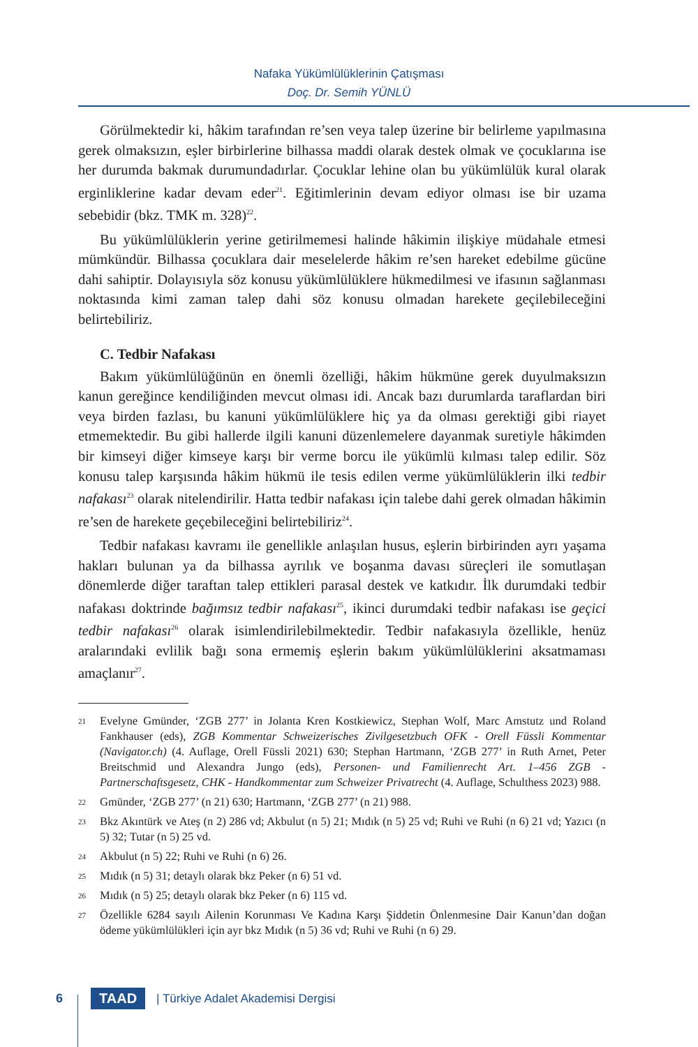Nafaka Yükümlülüklerinin Çatışması
Doç. Dr. Semih YÜNLÜ
Görülmektedir ki, hâkim tarafından re’sen veya talep üzerine bir belirleme yapılmasına gerek olmaksızın, eşler birbirlerine bilhassa maddi olarak destek olmak ve çocuklarına ise her durumda bakmak durumundadırlar. Çocuklar lehine olan bu yükümlülük kural olarak erginliklerine kadar devam eder<sup>21</sup>. Eğitimlerinin devam ediyor olması ise bir uzama sebebidir (bkz. TMK m. 328)<sup>22</sup>.
Bu yükümlülüklerin yerine getirilmemesi halinde hâkimin ilişkiye müdahale etmesi mümkündür. Bilhassa çocuklara dair meselelerde hâkim re’sen hareket edebilme gücüne dahi sahiptir. Dolayısıyla söz konusu yükümlülüklere hükmedilmesi ve ifasının sağlanması noktasında kimi zaman talep dahi söz konusu olmadan harekete geçilebileceğini belirtebiliriz.
C. Tedbir Nafakası
Bakım yükümlülüğünün en önemli özelliği, hâkim hükmüne gerek duyulmaksızın kanun gereğince kendiliğinden mevcut olması idi. Ancak bazı durumlarda taraflardan biri veya birden fazlası, bu kanuni yükümlülüklere hiç ya da olması gerektiği gibi riayet etmemektedir. Bu gibi hallerde ilgili kanuni düzenlemelere dayanmak suretiyle hâkimden bir kimseyi diğer kimseye karşı bir verme borcu ile yükümlü kılması talep edilir. Söz konusu talep karşısında hâkim hükmü ile tesis edilen verme yükümlülüklerin ilki tedbir nafakası<sup>23</sup> olarak nitelendirilir. Hatta tedbir nafakası için talebe dahi gerek olmadan hâkimin re’sen de harekete geçebileceğini belirtebiliriz<sup>24</sup>.
Tedbir nafakası kavramı ile genellikle anlaşılan husus, eşlerin birbirinden ayrı yaşama hakları bulunan ya da bilhassa ayrılık ve boşanma davası süreçleri ile somutlaşan dönemlerde diğer taraftan talep ettikleri parasal destek ve katkıdır. İlk durumdaki tedbir nafakası doktrinde bağımsız tedbir nafakası<sup>25</sup>, ikinci durumdaki tedbir nafakası ise geçici tedbir nafakası<sup>26</sup> olarak isimlendirilebilmektedir. Tedbir nafakasıyla özellikle, henüz aralarındaki evlilik bağı sona ermemiş eşlerin bakım yükümlülüklerini aksatmaması amaçlanır<sup>27</sup>.
21 Evelyne Gmünder, ‘ZGB 277’ in Jolanta Kren Kostkiewicz, Stephan Wolf, Marc Amstutz und Roland Fankhauser (eds), ZGB Kommentar Schweizerisches Zivilgesetzbuch OFK - Orell Füssli Kommentar (Navigator.ch) (4. Auflage, Orell Füssli 2021) 630; Stephan Hartmann, ‘ZGB 277’ in Ruth Arnet, Peter Breitschmid und Alexandra Jungo (eds), Personen- und Familienrecht Art. 1–456 ZGB - Partnerschaftsgesetz, CHK - Handkommentar zum Schweizer Privatrecht (4. Auflage, Schulthess 2023) 988.
22 Gmünder, ‘ZGB 277’ (n 21) 630; Hartmann, ‘ZGB 277’ (n 21) 988.
23 Bkz Akıntürk ve Ateş (n 2) 286 vd; Akbulut (n 5) 21; Mıdık (n 5) 25 vd; Ruhi ve Ruhi (n 6) 21 vd; Yazıcı (n 5) 32; Tutar (n 5) 25 vd.
24 Akbulut (n 5) 22; Ruhi ve Ruhi (n 6) 26.
25 Mıdık (n 5) 31; detaylı olarak bkz Peker (n 6) 51 vd.
26 Mıdık (n 5) 25; detaylı olarak bkz Peker (n 6) 115 vd.
27 Özellikle 6284 sayılı Ailenin Korunması Ve Kadına Karşı Şiddetin Önlenmesine Dair Kanun’dan doğan ödeme yükümlülükleri için ayr bkz Mıdık (n 5) 36 vd; Ruhi ve Ruhi (n 6) 29.
6 TAAD | Türkiye Adalet Akademisi Dergisi